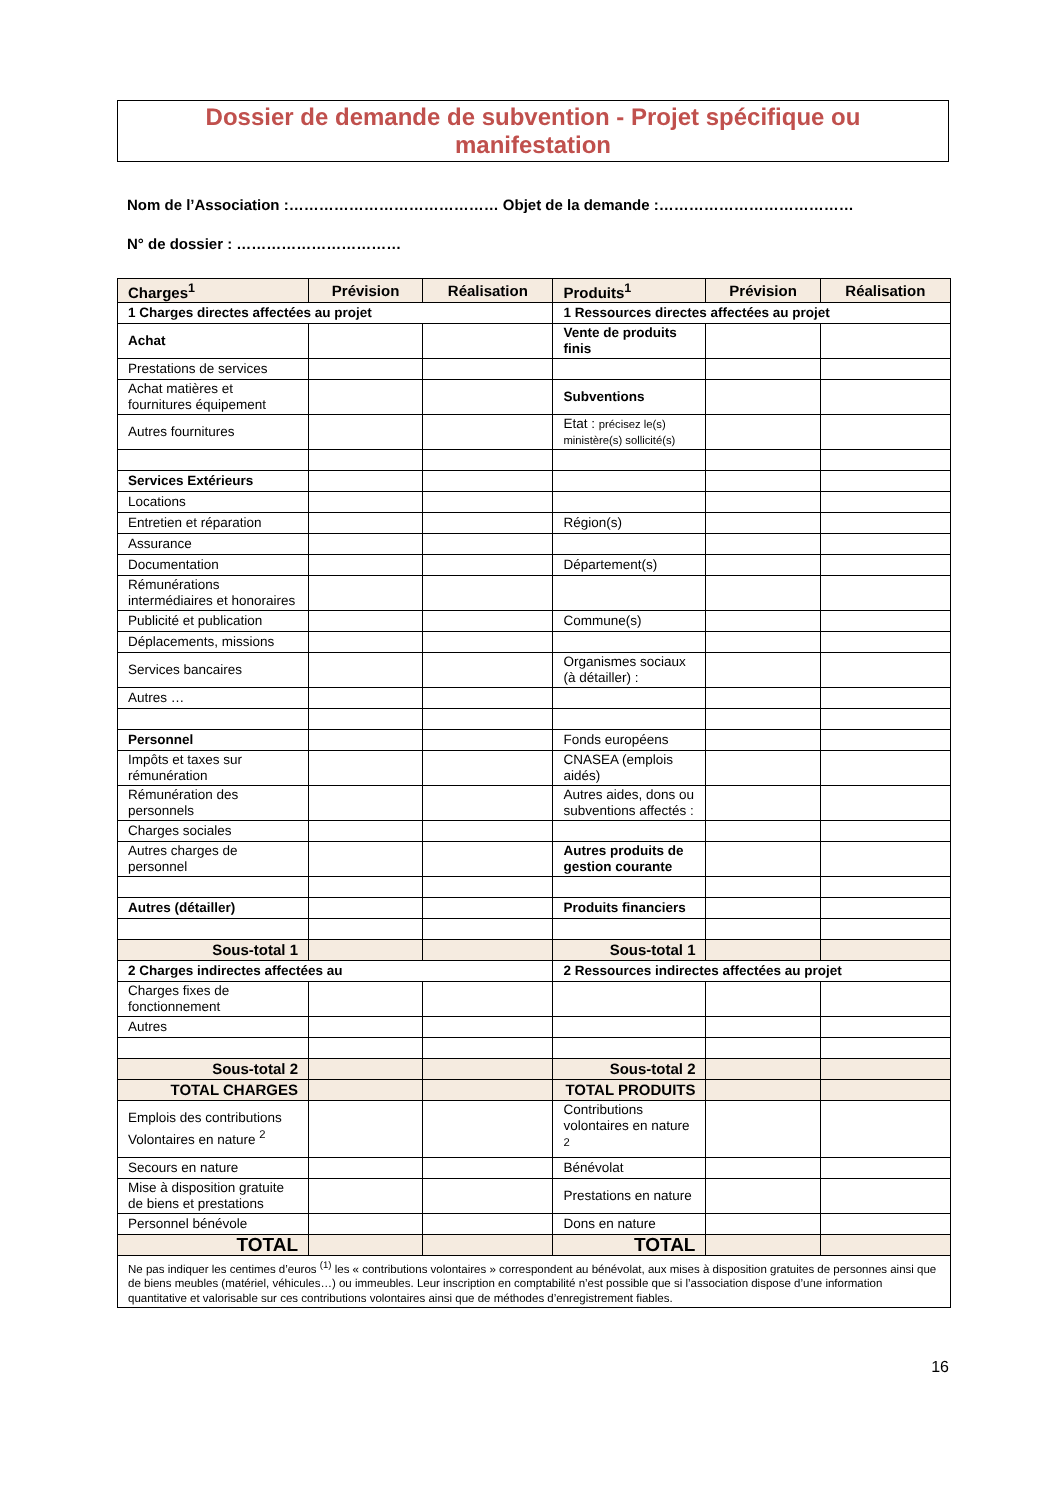Dossier de demande de subvention - Projet spécifique ou
manifestation
Nom de l’Association :…………………………………… Objet de la demande :…………………………………
N° de dossier : ……………………………
| Charges<sup>1</sup> | Prévision | Réalisation | Produits<sup>1</sup> | Prévision | Réalisation |
| --- | --- | --- | --- | --- | --- |
| 1 Charges directes affectées au projet | | | 1 Ressources directes affectées au projet | | |
| Achat | | | Vente de produits finis | | |
| Prestations de services | | | | | |
| Achat matières et fournitures équipement | | | Subventions | | |
| Autres fournitures | | | Etat : précisez le(s) ministère(s) sollicité(s) | | |
| Services Extérieurs | | | | | |
| Locations | | | | | |
| Entretien et réparation | | | Région(s) | | |
| Assurance | | | | | |
| Documentation | | | Département(s) | | |
| Rémunérations intermédiaires et honoraires | | | | | |
| Publicité et publication | | | Commune(s) | | |
| Déplacements, missions | | | | | |
| Services bancaires | | | Organismes sociaux (à détailler) : | | |
| Autres … | | | | | |
| Personnel | | | Fonds européens | | |
| Impôts et taxes sur rémunération | | | CNASEA (emplois aidés) | | |
| Rémunération des personnels | | | Autres aides, dons ou subventions affectés : | | |
| Charges sociales | | | | | |
| Autres charges de personnel | | | Autres produits de gestion courante | | |
| Autres (détailler) | | | Produits financiers | | |
| Sous-total 1 | | | Sous-total 1 | | |
| 2 Charges indirectes affectées au | | | 2 Ressources indirectes affectées au projet | | |
| Charges fixes de fonctionnement | | | | | |
| Autres | | | | | |
| Sous-total 2 | | | Sous-total 2 | | |
| TOTAL CHARGES | | | TOTAL PRODUITS | | |
| Emplois des contributions Volontaires en nature <sup>2</sup> | | | Contributions volontaires en nature <sup>2</sup> | | |
| Secours en nature | | | Bénévolat | | |
| Mise à disposition gratuite de biens et prestations | | | Prestations en nature | | |
| Personnel bénévole | | | Dons en nature | | |
| TOTAL | | | TOTAL | | |
| Ne pas indiquer les centimes d’euros <sup>(1)</sup> les « contributions volontaires » correspondent au bénévolat, aux mises à disposition gratuites de personnes ainsi que de biens meubles (matériel, véhicules…) ou immeubles. Leur inscription en comptabilité n’est possible que si l’association dispose d’une information quantitative et valorisable sur ces contributions volontaires ainsi que de méthodes d’enregistrement fiables. | | | | | |
16